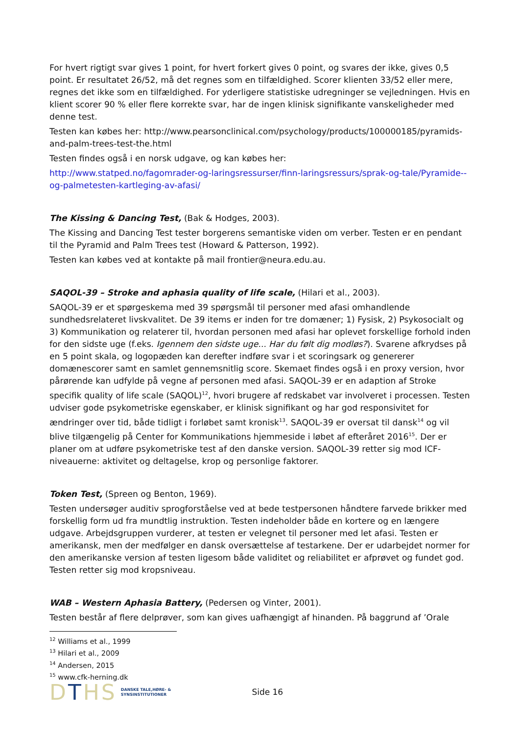For hvert rigtigt svar gives 1 point, for hvert forkert gives 0 point, og svares der ikke, gives 0,5 point. Er resultatet 26/52, må det regnes som en tilfældighed. Scorer klienten 33/52 eller mere, regnes det ikke som en tilfældighed. For yderligere statistiske udregninger se vejledningen. Hvis en klient scorer 90 % eller flere korrekte svar, har de ingen klinisk signifikante vanskeligheder med denne test.
Testen kan købes her: http://www.pearsonclinical.com/psychology/products/100000185/pyramids-and-palm-trees-test-the.html
Testen findes også i en norsk udgave, og kan købes her:
http://www.statped.no/fagomrader-og-laringsressurser/finn-laringsressurs/sprak-og-tale/Pyramide--og-palmetesten-kartleging-av-afasi/
The Kissing & Dancing Test, (Bak & Hodges, 2003).
The Kissing and Dancing Test tester borgerens semantiske viden om verber. Testen er en pendant til the Pyramid and Palm Trees test (Howard & Patterson, 1992).
Testen kan købes ved at kontakte på mail frontier@neura.edu.au.
SAQOL-39 – Stroke and aphasia quality of life scale, (Hilari et al., 2003).
SAQOL-39 er et spørgeskema med 39 spørgsmål til personer med afasi omhandlende sundhedsrelateret livskvalitet. De 39 items er inden for tre domæner; 1) Fysisk, 2) Psykosocialt og 3) Kommunikation og relaterer til, hvordan personen med afasi har oplevet forskellige forhold inden for den sidste uge (f.eks. Igennem den sidste uge... Har du følt dig modløs?). Svarene afkrydses på en 5 point skala, og logopæden kan derefter indføre svar i et scoringsark og genererer domænescorer samt en samlet gennemsnitlig score. Skemaet findes også i en proxy version, hvor pårørende kan udfylde på vegne af personen med afasi. SAQOL-39 er en adaption af Stroke specifik quality of life scale (SAQOL)<sup>12</sup>, hvori brugere af redskabet var involveret i processen. Testen udviser gode psykometriske egenskaber, er klinisk signifikant og har god responsivitet for ændringer over tid, både tidligt i forløbet samt kronisk<sup>13</sup>. SAQOL-39 er oversat til dansk<sup>14</sup> og vil blive tilgængelig på Center for Kommunikations hjemmeside i løbet af efteråret 2016<sup>15</sup>. Der er planer om at udføre psykometriske test af den danske version. SAQOL-39 retter sig mod ICF-niveauerne: aktivitet og deltagelse, krop og personlige faktorer.
Token Test, (Spreen og Benton, 1969).
Testen undersøger auditiv sprogforståelse ved at bede testpersonen håndtere farvede brikker med forskellig form ud fra mundtlig instruktion. Testen indeholder både en kortere og en længere udgave. Arbejdsgruppen vurderer, at testen er velegnet til personer med let afasi. Testen er amerikansk, men der medfølger en dansk oversættelse af testarkene. Der er udarbejdet normer for den amerikanske version af testen ligesom både validitet og reliabilitet er afprøvet og fundet god. Testen retter sig mod kropsniveau.
WAB – Western Aphasia Battery, (Pedersen og Vinter, 2001).
Testen består af flere delprøver, som kan gives uafhængigt af hinanden. På baggrund af ’Orale
<sup>12</sup> Williams et al., 1999
<sup>13</sup> Hilari et al., 2009
<sup>14</sup> Andersen, 2015
<sup>15</sup> www.cfk-herning.dk
DTHS
DANSKE TALE,HØRE- &
SYNSINSTITUTIONER
Side 16